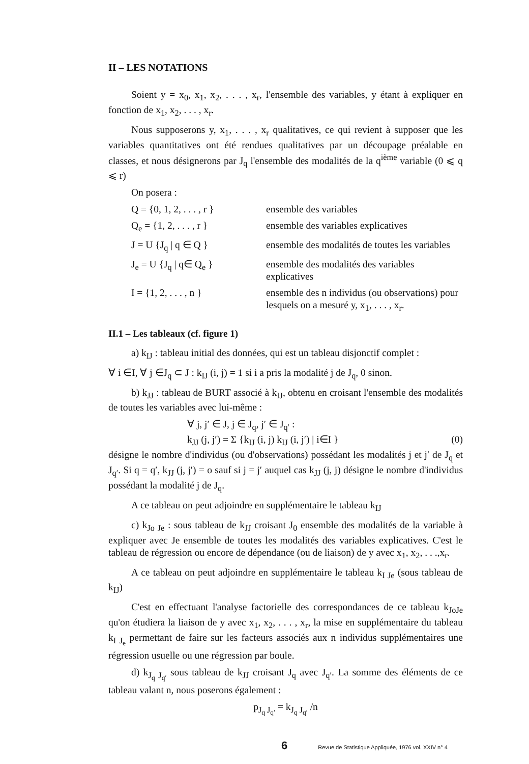II – LES NOTATIONS
Soient y = x<sub>0</sub>, x<sub>1</sub>, x<sub>2</sub>, . . . , x<sub>r</sub>, l'ensemble des variables, y étant à expliquer en fonction de x<sub>1</sub>, x<sub>2</sub>, . . . , x<sub>r</sub>.
Nous supposerons y, x<sub>1</sub>, . . . , x<sub>r</sub> qualitatives, ce qui revient à supposer que les variables quantitatives ont été rendues qualitatives par un découpage préalable en classes, et nous désignerons par J<sub>q</sub> l'ensemble des modalités de la q<sup>ième</sup> variable (0 ⩽ q ⩽ r)
On posera :
Q = {0, 1, 2, . . . , r }
ensemble des variables
Q<sub>e</sub> = {1, 2, . . . , r }
ensemble des variables explicatives
J = U {J<sub>q</sub> | q ∈ Q }
ensemble des modalités de toutes les variables
J<sub>e</sub> = U {J<sub>q</sub> | q∈ Q<sub>e</sub> }
ensemble des modalités des variables explicatives
I = {1, 2, . . . , n }
ensemble des n individus (ou observations) pour lesquels on a mesuré y, x<sub>1</sub>, . . . , x<sub>r</sub>.
II.1 – Les tableaux (cf. figure 1)
a) k<sub>IJ</sub> : tableau initial des données, qui est un tableau disjonctif complet :
∀ i ∈I, ∀ j ∈J<sub>q</sub> ⊂ J : k<sub>IJ</sub> (i, j) = 1 si i a pris la modalité j de J<sub>q</sub>, 0 sinon.
b) k<sub>JJ</sub> : tableau de BURT associé à k<sub>IJ</sub>, obtenu en croisant l'ensemble des modalités de toutes les variables avec lui-même :
∀ j, j′ ∈ J, j ∈ J<sub>q</sub>, j′ ∈ J<sub>q′</sub> :
k<sub>JJ</sub> (j, j′) = Σ {k<sub>IJ</sub> (i, j) k<sub>IJ</sub> (i, j′) | i∈I } (0)
désigne le nombre d'individus (ou d'observations) possédant les modalités j et j′ de J<sub>q</sub> et J<sub>q′</sub>. Si q = q′, k<sub>JJ</sub> (j, j′) = o sauf si j = j′ auquel cas k<sub>JJ</sub> (j, j) désigne le nombre d'individus possédant la modalité j de J<sub>q</sub>.
A ce tableau on peut adjoindre en supplémentaire le tableau k<sub>IJ</sub>
c) k<sub>Jo Je</sub> : sous tableau de k<sub>JJ</sub> croisant J<sub>0</sub> ensemble des modalités de la variable à expliquer avec Je ensemble de toutes les modalités des variables explicatives. C'est le tableau de régression ou encore de dépendance (ou de liaison) de y avec x<sub>1</sub>, x<sub>2</sub>, . . .,x<sub>r</sub>.
A ce tableau on peut adjoindre en supplémentaire le tableau k<sub>I Je</sub> (sous tableau de k<sub>IJ</sub>)
C'est en effectuant l'analyse factorielle des correspondances de ce tableau k<sub>JoJe</sub> qu'on étudiera la liaison de y avec x<sub>1</sub>, x<sub>2</sub>, . . . , x<sub>r</sub>, la mise en supplémentaire du tableau k<sub>I J<sub>e</sub></sub> permettant de faire sur les facteurs associés aux n individus supplémentaires une régression usuelle ou une régression par boule.
d) k<sub>J<sub>q</sub> J<sub>q′</sub></sub> sous tableau de k<sub>JJ</sub> croisant J<sub>q</sub> avec J<sub>q′</sub>. La somme des éléments de ce tableau valant n, nous poserons également :
p<sub>J<sub>q</sub> J<sub>q′</sub></sub> = k<sub>J<sub>q</sub> J<sub>q′</sub></sub> /n
6 Revue de Statistique Appliquée, 1976 vol. XXIV n° 4